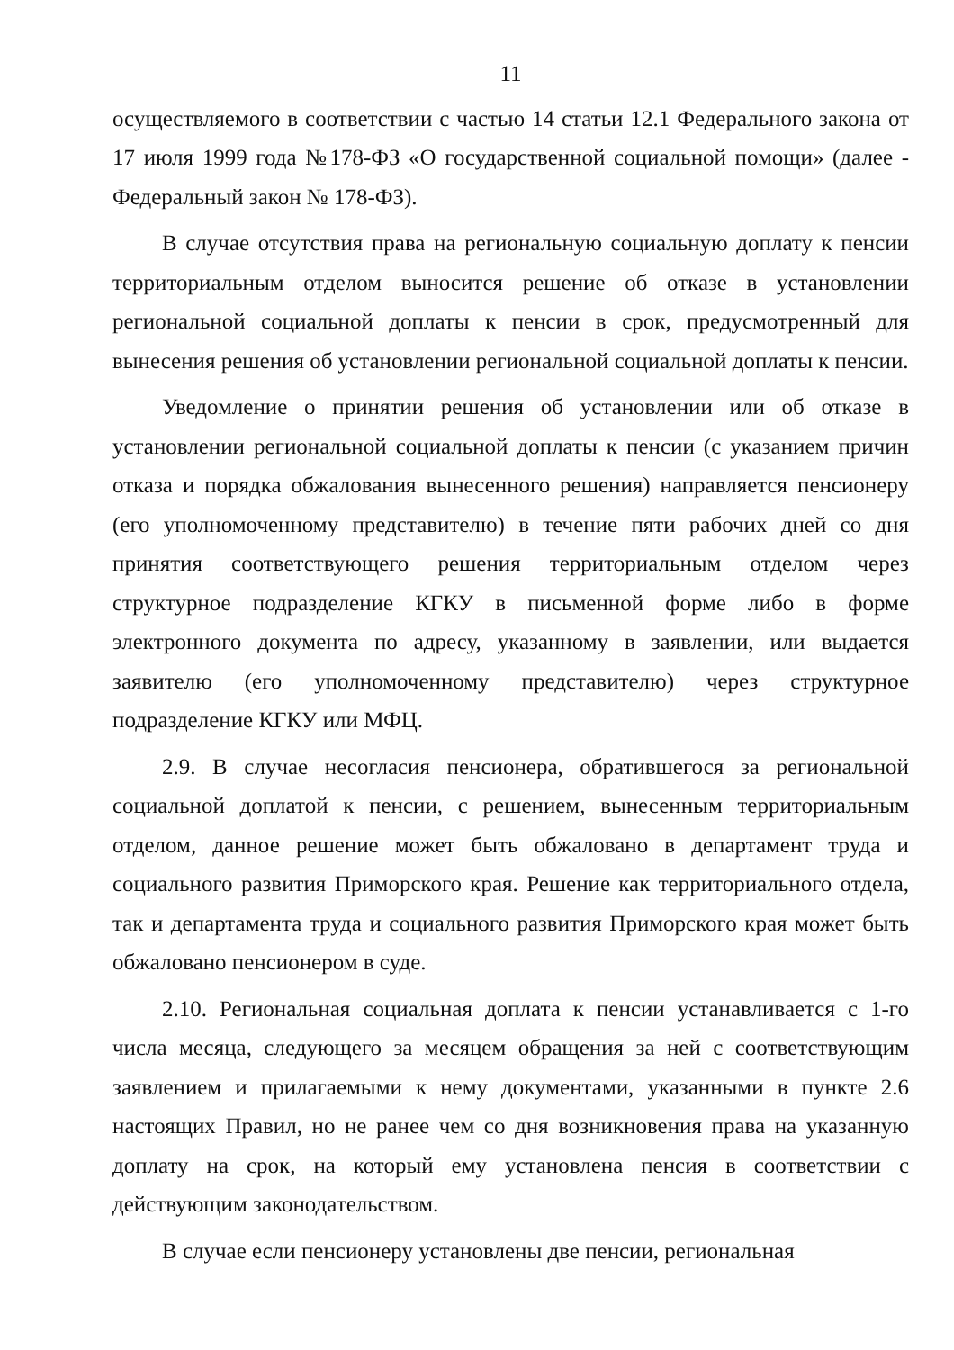11
осуществляемого в соответствии с частью 14 статьи 12.1 Федерального закона от 17 июля 1999 года №178-ФЗ «О государственной социальной помощи» (далее - Федеральный закон № 178-ФЗ).
В случае отсутствия права на региональную социальную доплату к пенсии территориальным отделом выносится решение об отказе в установлении региональной социальной доплаты к пенсии в срок, предусмотренный для вынесения решения об установлении региональной социальной доплаты к пенсии.
Уведомление о принятии решения об установлении или об отказе в установлении региональной социальной доплаты к пенсии (с указанием причин отказа и порядка обжалования вынесенного решения) направляется пенсионеру (его уполномоченному представителю) в течение пяти рабочих дней со дня принятия соответствующего решения территориальным отделом через структурное подразделение КГКУ в письменной форме либо в форме электронного документа по адресу, указанному в заявлении, или выдается заявителю (его уполномоченному представителю) через структурное подразделение КГКУ или МФЦ.
2.9. В случае несогласия пенсионера, обратившегося за региональной социальной доплатой к пенсии, с решением, вынесенным территориальным отделом, данное решение может быть обжаловано в департамент труда и социального развития Приморского края. Решение как территориального отдела, так и департамента труда и социального развития Приморского края может быть обжаловано пенсионером в суде.
2.10. Региональная социальная доплата к пенсии устанавливается с 1-го числа месяца, следующего за месяцем обращения за ней с соответствующим заявлением и прилагаемыми к нему документами, указанными в пункте 2.6 настоящих Правил, но не ранее чем со дня возникновения права на указанную доплату на срок, на который ему установлена пенсия в соответствии с действующим законодательством.
В случае если пенсионеру установлены две пенсии, региональная